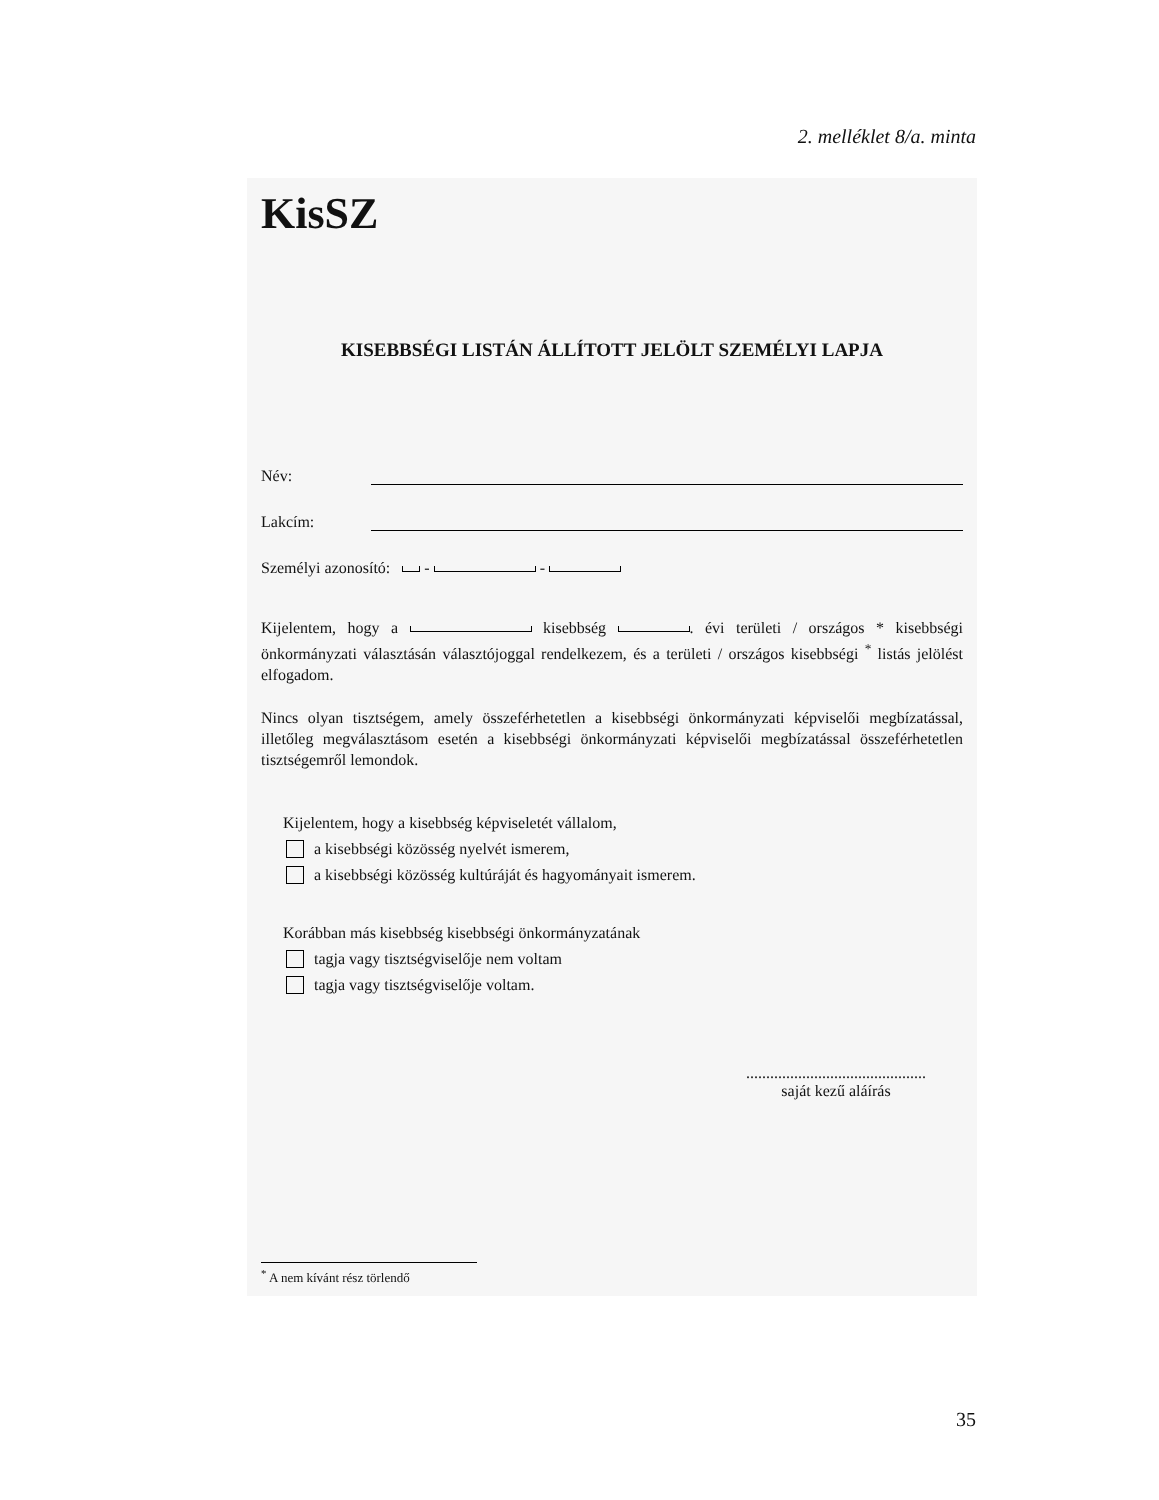2. melléklet 8/a. minta
KisSZ
KISEBBSÉGI LISTÁN ÁLLÍTOTT JELÖLT SZEMÉLYI LAPJA
Név:
Lakcím:
Személyi azonosító: - -
Kijelentem, hogy a kisebbség . évi területi / országos * kisebbségi önkormányzati választásán választójoggal rendelkezem, és a területi / országos kisebbségi <sup>*</sup> listás jelölést elfogadom.
Nincs olyan tisztségem, amely összeférhetetlen a kisebbségi önkormányzati képviselői megbízatással, illetőleg megválasztásom esetén a kisebbségi önkormányzati képviselői megbízatással összeférhetetlen tisztségemről lemondok.
Kijelentem, hogy a kisebbség képviseletét vállalom,
a kisebbségi közösség nyelvét ismerem,
a kisebbségi közösség kultúráját és hagyományait ismerem.
Korábban más kisebbség kisebbségi önkormányzatának
tagja vagy tisztségviselője nem voltam
tagja vagy tisztségviselője voltam.
.............................................
saját kezű aláírás
<sup>*</sup> A nem kívánt rész törlendő
35